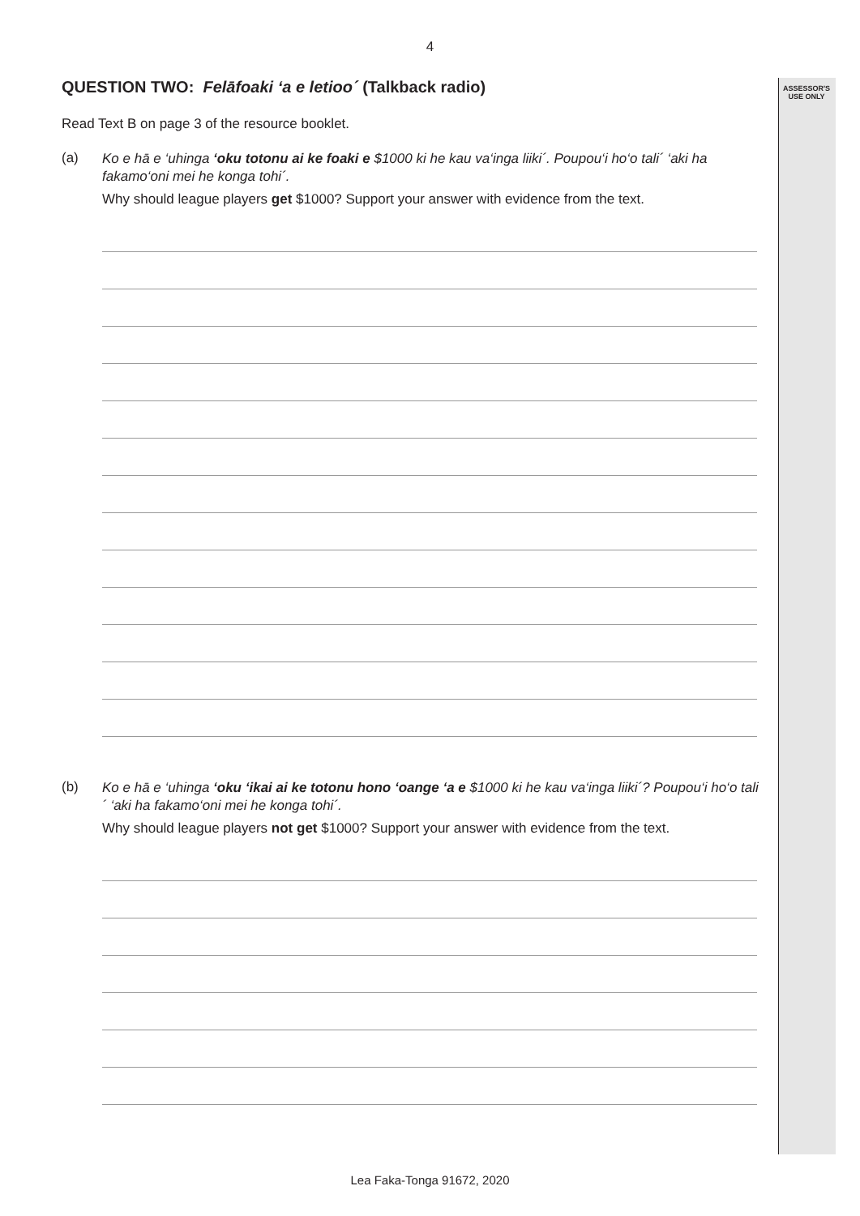ASSESSOR'S
USE ONLY
4
QUESTION TWO: Felāfoaki ‘a e letioo´ (Talkback radio)
Read Text B on page 3 of the resource booklet.
(a)
Ko e hā e ‘uhinga ‘oku totonu ai ke foaki e $1000 ki he kau va‘inga liiki´. Poupou‘i ho‘o tali´ ‘aki ha fakamo‘oni mei he konga tohi´.
Why should league players get $1000? Support your answer with evidence from the text.
(b)
Ko e hā e ‘uhinga ‘oku ‘ikai ai ke totonu hono ‘oange ‘a e $1000 ki he kau va‘inga liiki´? Poupou‘i ho‘o tali´ ‘aki ha fakamo‘oni mei he konga tohi´.
Why should league players not get $1000? Support your answer with evidence from the text.
Lea Faka-Tonga 91672, 2020